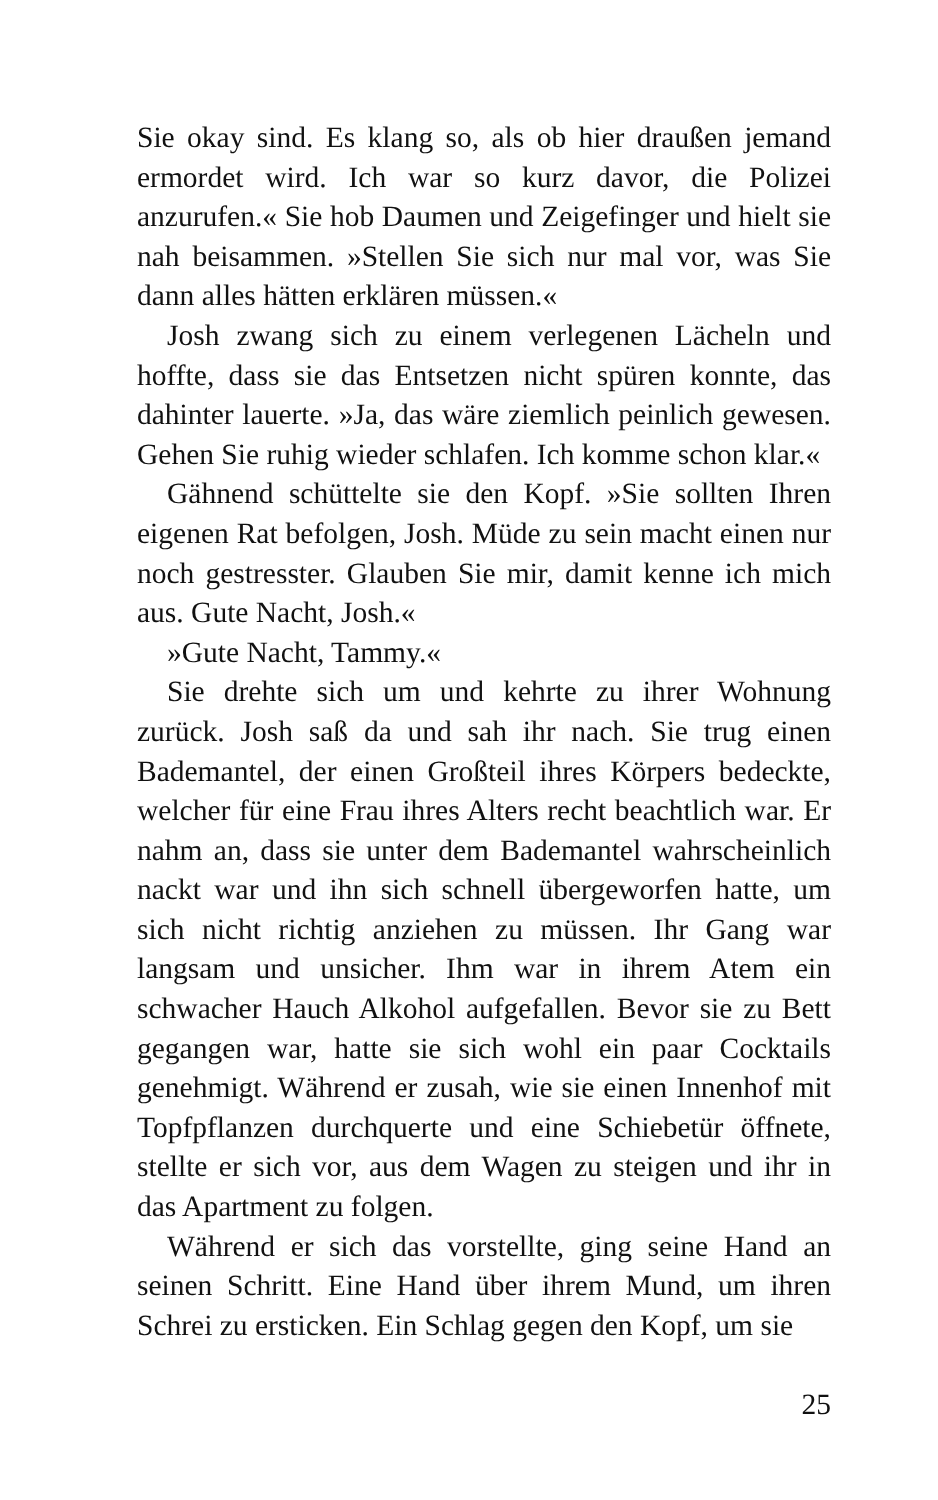Sie okay sind. Es klang so, als ob hier draußen jemand ermordet wird. Ich war so kurz davor, die Polizei anzurufen.« Sie hob Daumen und Zeigefinger und hielt sie nah beisammen. »Stellen Sie sich nur mal vor, was Sie dann alles hätten erklären müssen.«
Josh zwang sich zu einem verlegenen Lächeln und hoffte, dass sie das Entsetzen nicht spüren konnte, das dahinter lauerte. »Ja, das wäre ziemlich peinlich gewesen. Gehen Sie ruhig wieder schlafen. Ich komme schon klar.«
Gähnend schüttelte sie den Kopf. »Sie sollten Ihren eigenen Rat befolgen, Josh. Müde zu sein macht einen nur noch gestresster. Glauben Sie mir, damit kenne ich mich aus. Gute Nacht, Josh.«
»Gute Nacht, Tammy.«
Sie drehte sich um und kehrte zu ihrer Wohnung zurück. Josh saß da und sah ihr nach. Sie trug einen Bademantel, der einen Großteil ihres Körpers bedeckte, welcher für eine Frau ihres Alters recht beachtlich war. Er nahm an, dass sie unter dem Bademantel wahrscheinlich nackt war und ihn sich schnell übergeworfen hatte, um sich nicht richtig anziehen zu müssen. Ihr Gang war langsam und unsicher. Ihm war in ihrem Atem ein schwacher Hauch Alkohol aufgefallen. Bevor sie zu Bett gegangen war, hatte sie sich wohl ein paar Cocktails genehmigt. Während er zusah, wie sie einen Innenhof mit Topfpflanzen durchquerte und eine Schiebetür öffnete, stellte er sich vor, aus dem Wagen zu steigen und ihr in das Apartment zu folgen.
Während er sich das vorstellte, ging seine Hand an seinen Schritt. Eine Hand über ihrem Mund, um ihren Schrei zu ersticken. Ein Schlag gegen den Kopf, um sie
25